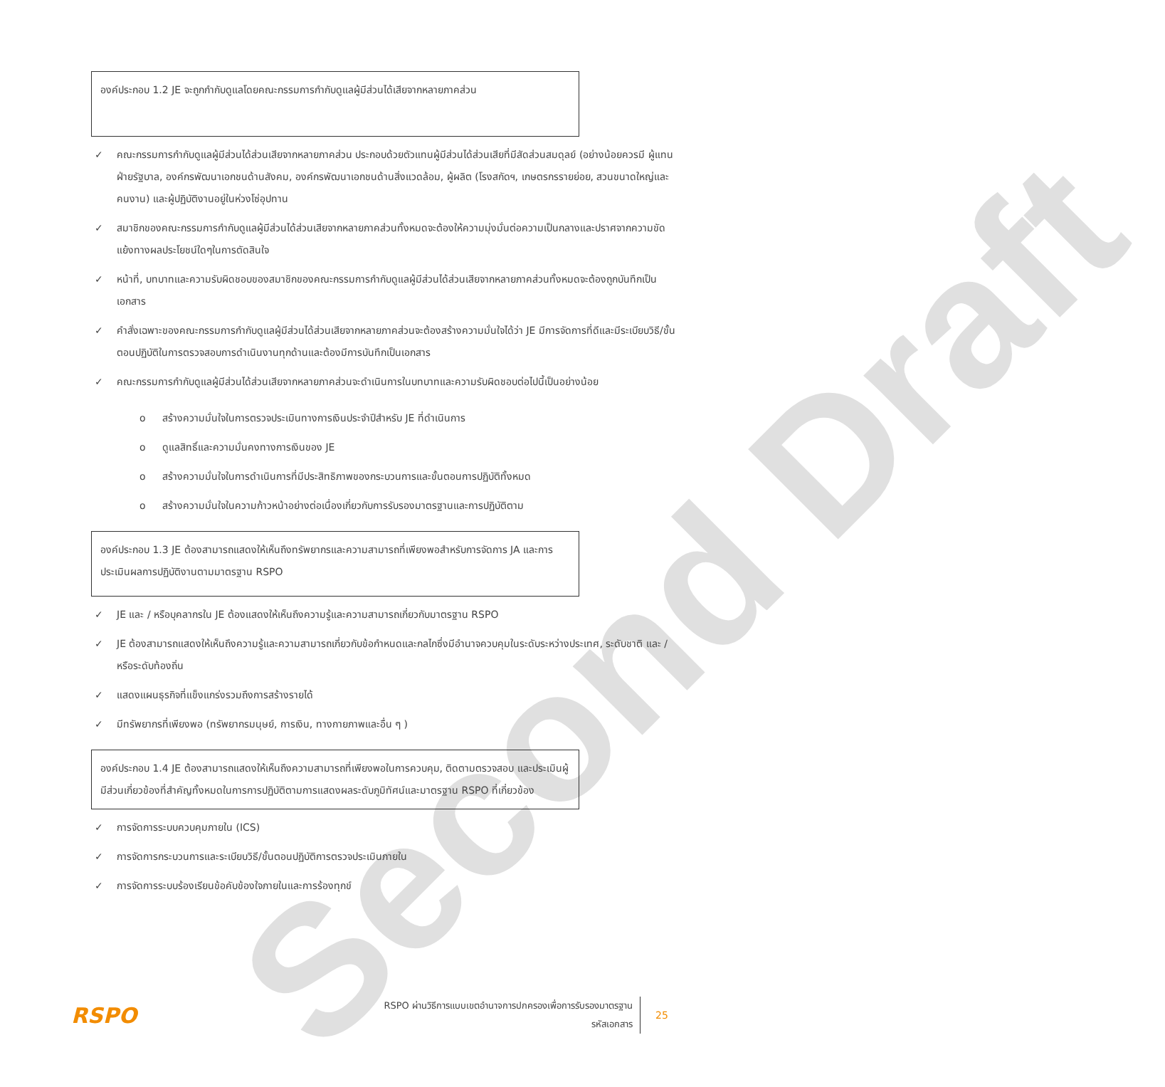Second Draft
องค์ประกอบ 1.2 JE จะถูกกำกับดูแลโดยคณะกรรมการกำกับดูแลผู้มีส่วนได้เสียจากหลายภาคส่วน
✓ คณะกรรมการกำกับดูแลผู้มีส่วนได้ส่วนเสียจากหลายภาคส่วน ประกอบด้วยตัวแทนผู้มีส่วนได้ส่วนเสียที่มีสัดส่วนสมดุลย์ (อย่างน้อยควรมี ผู้แทนฝ่ายรัฐบาล, องค์กรพัฒนาเอกชนด้านสังคม, องค์กรพัฒนาเอกชนด้านสิ่งแวดล้อม, ผู้ผลิต (โรงสกัดฯ, เกษตรกรรายย่อย, สวนขนาดใหญ่และคนงาน) และผู้ปฏิบัติงานอยู่ในห่วงโซ่อุปทาน
✓ สมาชิกของคณะกรรมการกำกับดูแลผู้มีส่วนได้ส่วนเสียจากหลายภาคส่วนทั้งหมดจะต้องให้ความมุ่งมั่นต่อความเป็นกลางและปราศจากความขัดแย้งทางผลประโยชน์ใดๆในการตัดสินใจ
✓ หน้าที่, บทบาทและความรับผิดชอบของสมาชิกของคณะกรรมการกำกับดูแลผู้มีส่วนได้ส่วนเสียจากหลายภาคส่วนทั้งหมดจะต้องถูกบันทึกเป็นเอกสาร
✓ คำสั่งเฉพาะของคณะกรรมการกำกับดูแลผู้มีส่วนได้ส่วนเสียจากหลายภาคส่วนจะต้องสร้างความมั่นใจได้ว่า JE มีการจัดการที่ดีและมีระเบียบวิธี/ขั้นตอนปฏิบัติในการตรวจสอบการดำเนินงานทุกด้านและต้องมีการบันทึกเป็นเอกสาร
✓ คณะกรรมการกำกับดูแลผู้มีส่วนได้ส่วนเสียจากหลายภาคส่วนจะดำเนินการในบทบาทและความรับผิดชอบต่อไปนี้เป็นอย่างน้อย
o สร้างความมั่นใจในการตรวจประเมินทางการเงินประจำปีสำหรับ JE ที่ดำเนินการ
o ดูแลสิทธิ์และความมั่นคงทางการเงินของ JE
o สร้างความมั่นใจในการดำเนินการที่มีประสิทธิภาพของกระบวนการและขั้นตอนการปฏิบัติทั้งหมด
o สร้างความมั่นใจในความก้าวหน้าอย่างต่อเนื่องเกี่ยวกับการรับรองมาตรฐานและการปฏิบัติตาม
องค์ประกอบ 1.3 JE ต้องสามารถแสดงให้เห็นถึงทรัพยากรและความสามารถที่เพียงพอสำหรับการจัดการ JA และการประเมินผลการปฏิบัติงานตามมาตรฐาน RSPO
✓ JE และ / หรือบุคลากรใน JE ต้องแสดงให้เห็นถึงความรู้และความสามารถเกี่ยวกับมาตรฐาน RSPO
✓ JE ต้องสามารถแสดงให้เห็นถึงความรู้และความสามารถเกี่ยวกับข้อกำหนดและกลไกซึ่งมีอำนาจควบคุมในระดับระหว่างประเทศ, ระดับชาติ และ / หรือระดับท้องถิ่น
✓ แสดงแผนธุรกิจที่แข็งแกร่งรวมถึงการสร้างรายได้
✓ มีทรัพยากรที่เพียงพอ (ทรัพยากรมนุษย์, การเงิน, ทางกายภาพและอื่น ๆ )
องค์ประกอบ 1.4 JE ต้องสามารถแสดงให้เห็นถึงความสามารถที่เพียงพอในการควบคุม, ติดตามตรวจสอบ และประเมินผู้มีส่วนเกี่ยวข้องที่สำคัญทั้งหมดในการการปฏิบัติตามการแสดงผลระดับภูมิทัศน์และมาตรฐาน RSPO ที่เกี่ยวข้อง
✓ การจัดการระบบควบคุมภายใน (ICS)
✓ การจัดการกระบวนการและระเบียบวิธี/ขั้นตอนปฏิบัติการตรวจประเมินภายใน
✓ การจัดการระบบร้องเรียนข้อคับข้องใจภายในและการร้องทุกข์
RSPO
RSPO ผ่านวิธีการแบบเขตอำนาจการปกครองเพื่อการรับรองมาตรฐาน
รหัสเอกสาร
25